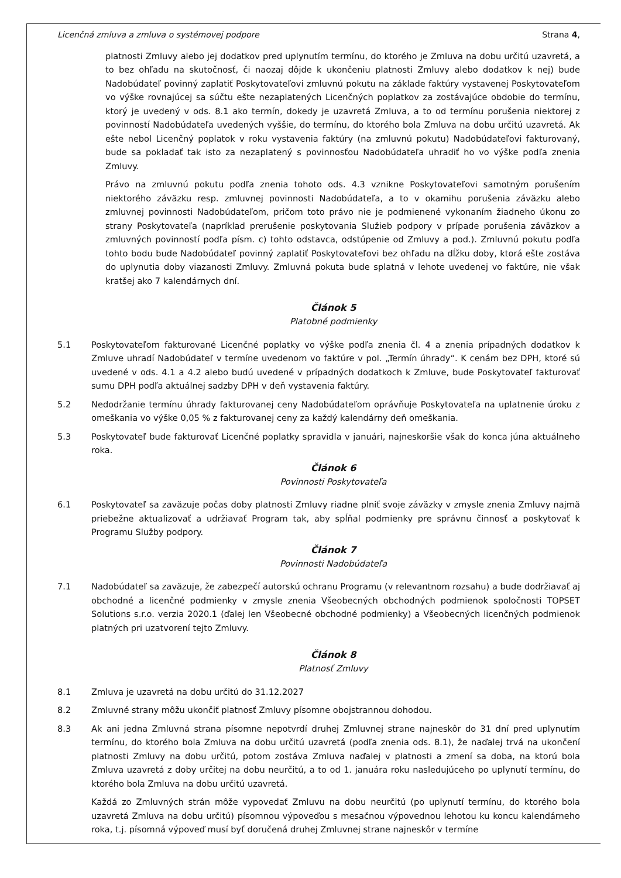Licenčná zmluva a zmluva o systémovej podpore Strana 4,
platnosti Zmluvy alebo jej dodatkov pred uplynutím termínu, do ktorého je Zmluva na dobu určitú uzavretá, a to bez ohľadu na skutočnosť, či naozaj dôjde k ukončeniu platnosti Zmluvy alebo dodatkov k nej) bude Nadobúdateľ povinný zaplatiť Poskytovateľovi zmluvnú pokutu na základe faktúry vystavenej Poskytovateľom vo výške rovnajúcej sa súčtu ešte nezaplatených Licenčných poplatkov za zostávajúce obdobie do termínu, ktorý je uvedený v ods. 8.1 ako termín, dokedy je uzavretá Zmluva, a to od termínu porušenia niektorej z povinností Nadobúdateľa uvedených vyššie, do termínu, do ktorého bola Zmluva na dobu určitú uzavretá. Ak ešte nebol Licenčný poplatok v roku vystavenia faktúry (na zmluvnú pokutu) Nadobúdateľovi fakturovaný, bude sa pokladať tak isto za nezaplatený s povinnosťou Nadobúdateľa uhradiť ho vo výške podľa znenia Zmluvy.
Právo na zmluvnú pokutu podľa znenia tohoto ods. 4.3 vznikne Poskytovateľovi samotným porušením niektorého záväzku resp. zmluvnej povinnosti Nadobúdateľa, a to v okamihu porušenia záväzku alebo zmluvnej povinnosti Nadobúdateľom, pričom toto právo nie je podmienené vykonaním žiadneho úkonu zo strany Poskytovateľa (napríklad prerušenie poskytovania Služieb podpory v prípade porušenia záväzkov a zmluvných povinností podľa písm. c) tohto odstavca, odstúpenie od Zmluvy a pod.). Zmluvnú pokutu podľa tohto bodu bude Nadobúdateľ povinný zaplatiť Poskytovateľovi bez ohľadu na dĺžku doby, ktorá ešte zostáva do uplynutia doby viazanosti Zmluvy. Zmluvná pokuta bude splatná v lehote uvedenej vo faktúre, nie však kratšej ako 7 kalendárnych dní.
Článok 5
Platobné podmienky
5.1 Poskytovateľom fakturované Licenčné poplatky vo výške podľa znenia čl. 4 a znenia prípadných dodatkov k Zmluve uhradí Nadobúdateľ v termíne uvedenom vo faktúre v pol. „Termín úhrady“. K cenám bez DPH, ktoré sú uvedené v ods. 4.1 a 4.2 alebo budú uvedené v prípadných dodatkoch k Zmluve, bude Poskytovateľ fakturovať sumu DPH podľa aktuálnej sadzby DPH v deň vystavenia faktúry.
5.2 Nedodržanie termínu úhrady fakturovanej ceny Nadobúdateľom oprávňuje Poskytovateľa na uplatnenie úroku z omeškania vo výške 0,05 % z fakturovanej ceny za každý kalendárny deň omeškania.
5.3 Poskytovateľ bude fakturovať Licenčné poplatky spravidla v januári, najneskoršie však do konca júna aktuálneho roka.
Článok 6
Povinnosti Poskytovateľa
6.1 Poskytovateľ sa zaväzuje počas doby platnosti Zmluvy riadne plniť svoje záväzky v zmysle znenia Zmluvy najmä priebežne aktualizovať a udržiavať Program tak, aby spĺňal podmienky pre správnu činnosť a poskytovať k Programu Služby podpory.
Článok 7
Povinnosti Nadobúdateľa
7.1 Nadobúdateľ sa zaväzuje, že zabezpečí autorskú ochranu Programu (v relevantnom rozsahu) a bude dodržiavať aj obchodné a licenčné podmienky v zmysle znenia Všeobecných obchodných podmienok spoločnosti TOPSET Solutions s.r.o. verzia 2020.1 (ďalej len Všeobecné obchodné podmienky) a Všeobecných licenčných podmienok platných pri uzatvorení tejto Zmluvy.
Článok 8
Platnosť Zmluvy
8.1 Zmluva je uzavretá na dobu určitú do 31.12.2027
8.2 Zmluvné strany môžu ukončiť platnosť Zmluvy písomne obojstrannou dohodou.
8.3 Ak ani jedna Zmluvná strana písomne nepotvrdí druhej Zmluvnej strane najneskôr do 31 dní pred uplynutím termínu, do ktorého bola Zmluva na dobu určitú uzavretá (podľa znenia ods. 8.1), že naďalej trvá na ukončení platnosti Zmluvy na dobu určitú, potom zostáva Zmluva naďalej v platnosti a zmení sa doba, na ktorú bola Zmluva uzavretá z doby určitej na dobu neurčitú, a to od 1. januára roku nasledujúceho po uplynutí termínu, do ktorého bola Zmluva na dobu určitú uzavretá.
Každá zo Zmluvných strán môže vypovedať Zmluvu na dobu neurčitú (po uplynutí termínu, do ktorého bola uzavretá Zmluva na dobu určitú) písomnou výpoveďou s mesačnou výpovednou lehotou ku koncu kalendárneho roka, t.j. písomná výpoveď musí byť doručená druhej Zmluvnej strane najneskôr v termíne